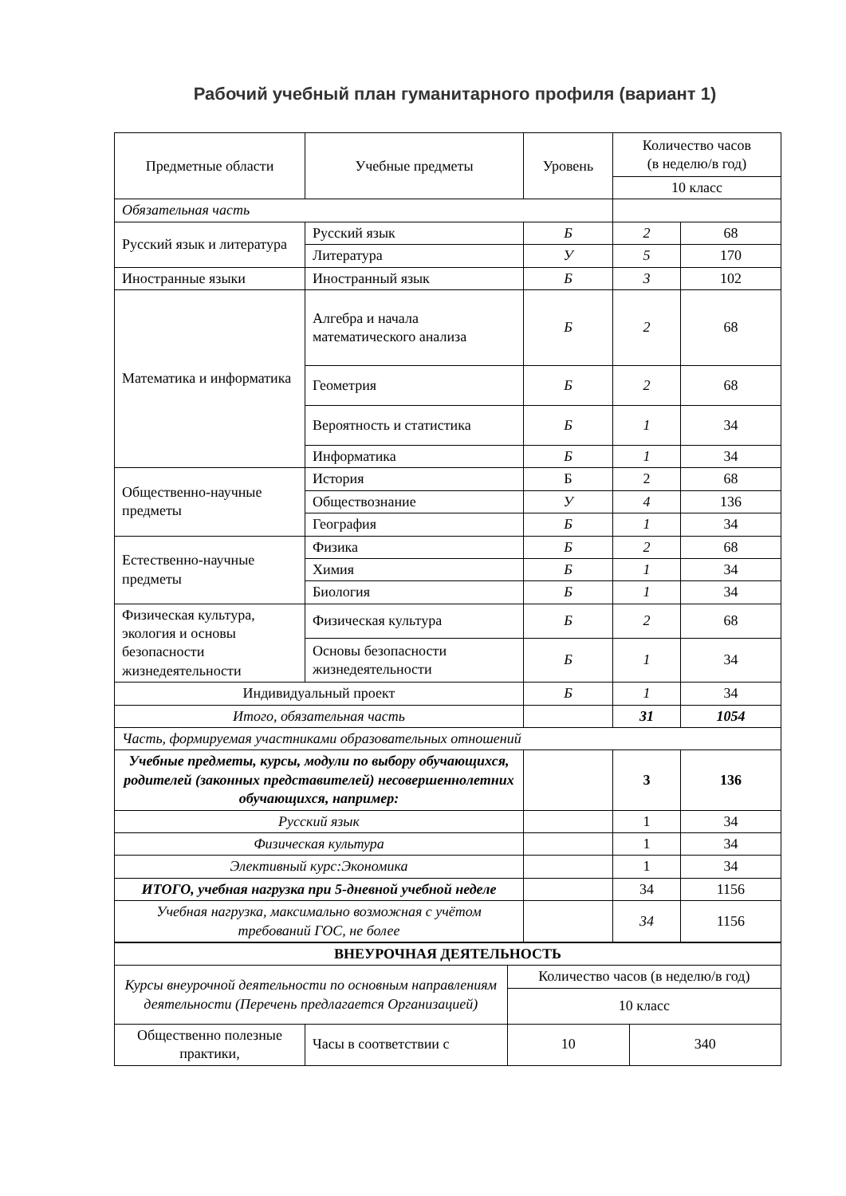Рабочий учебный план гуманитарного профиля (вариант 1)
| Предметные области | Учебные предметы | Уровень | Количество часов (в неделю/в год) | |
| --- | --- | --- | --- | --- |
| | | | 10 класс | |
| Обязательная часть | | | | |
| Русский язык и литература | Русский язык | Б | 2 | 68 |
| | Литература | У | 5 | 170 |
| Иностранные языки | Иностранный язык | Б | 3 | 102 |
| Математика и информатика | Алгебра и начала математического анализа | Б | 2 | 68 |
| | Геометрия | Б | 2 | 68 |
| | Вероятность и статистика | Б | 1 | 34 |
| | Информатика | Б | 1 | 34 |
| Общественно-научные предметы | История | Б | 2 | 68 |
| | Обществознание | У | 4 | 136 |
| | География | Б | 1 | 34 |
| Естественно-научные предметы | Физика | Б | 2 | 68 |
| | Химия | Б | 1 | 34 |
| | Биология | Б | 1 | 34 |
| Физическая культура, экология и основы безопасности жизнедеятельности | Физическая культура | Б | 2 | 68 |
| | Основы безопасности жизнедеятельности | Б | 1 | 34 |
| Индивидуальный проект | | Б | 1 | 34 |
| Итого, обязательная часть | | | 31 | 1054 |
| Часть, формируемая участниками образовательных отношений | | | | |
| Учебные предметы, курсы, модули по выбору обучающихся, родителей (законных представителей) несовершеннолетних обучающихся, например: | | | 3 | 136 |
| Русский язык | | | 1 | 34 |
| Физическая культура | | | 1 | 34 |
| Элективный курс:Экономика | | | 1 | 34 |
| ИТОГО, учебная нагрузка при 5-дневной учебной неделе | | | 34 | 1156 |
| Учебная нагрузка, максимально возможная с учётом требований ГОС, не более | | | 34 | 1156 |
| ВНЕУРОЧНАЯ ДЕЯТЕЛЬНОСТЬ | | | |
| Курсы внеурочной деятельности по основным направлениям деятельности (Перечень предлагается Организацией) | | Количество часов (в неделю/в год) | |
| | | 10 класс | |
| Общественно полезные практики, | Часы в соответствии с | 10 | 340 |